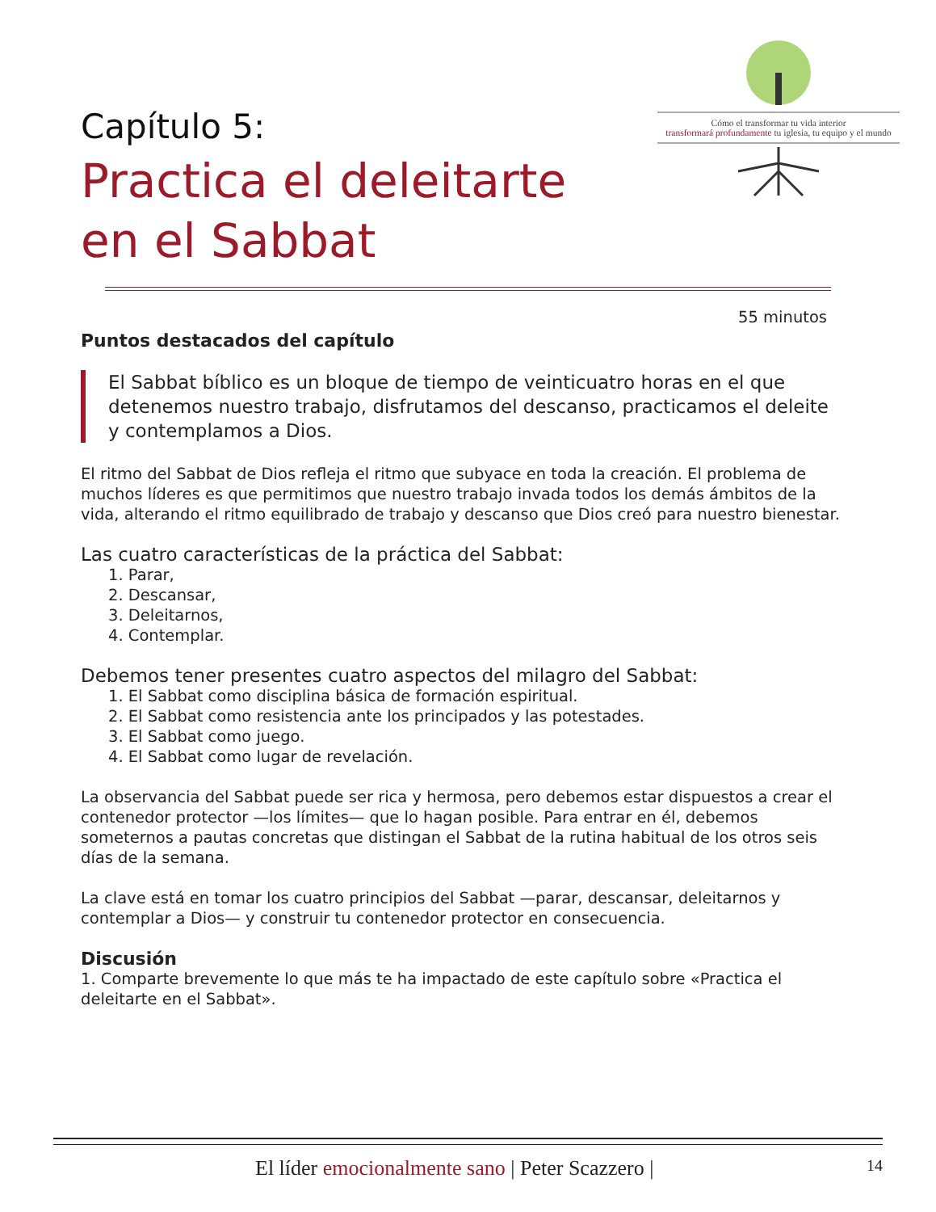Capítulo 5:
Practica el deleitarte
en el Sabbat
Cómo el transformar tu vida interior
transformará profundamente tu iglesia, tu equipo y el mundo
55 minutos
Puntos destacados del capítulo
El Sabbat bíblico es un bloque de tiempo de veinticuatro horas en el que detenemos nuestro trabajo, disfrutamos del descanso, practicamos el deleite y contemplamos a Dios.
El ritmo del Sabbat de Dios refleja el ritmo que subyace en toda la creación. El problema de muchos líderes es que permitimos que nuestro trabajo invada todos los demás ámbitos de la vida, alterando el ritmo equilibrado de trabajo y descanso que Dios creó para nuestro bienestar.
Las cuatro características de la práctica del Sabbat:
1. Parar,
2. Descansar,
3. Deleitarnos,
4. Contemplar.
Debemos tener presentes cuatro aspectos del milagro del Sabbat:
1. El Sabbat como disciplina básica de formación espiritual.
2. El Sabbat como resistencia ante los principados y las potestades.
3. El Sabbat como juego.
4. El Sabbat como lugar de revelación.
La observancia del Sabbat puede ser rica y hermosa, pero debemos estar dispuestos a crear el contenedor protector —los límites— que lo hagan posible. Para entrar en él, debemos someternos a pautas concretas que distingan el Sabbat de la rutina habitual de los otros seis días de la semana.
La clave está en tomar los cuatro principios del Sabbat —parar, descansar, deleitarnos y contemplar a Dios— y construir tu contenedor protector en consecuencia.
Discusión
1. Comparte brevemente lo que más te ha impactado de este capítulo sobre «Practica el deleitarte en el Sabbat».
El líder emocionalmente sano | Peter Scazzero | 14